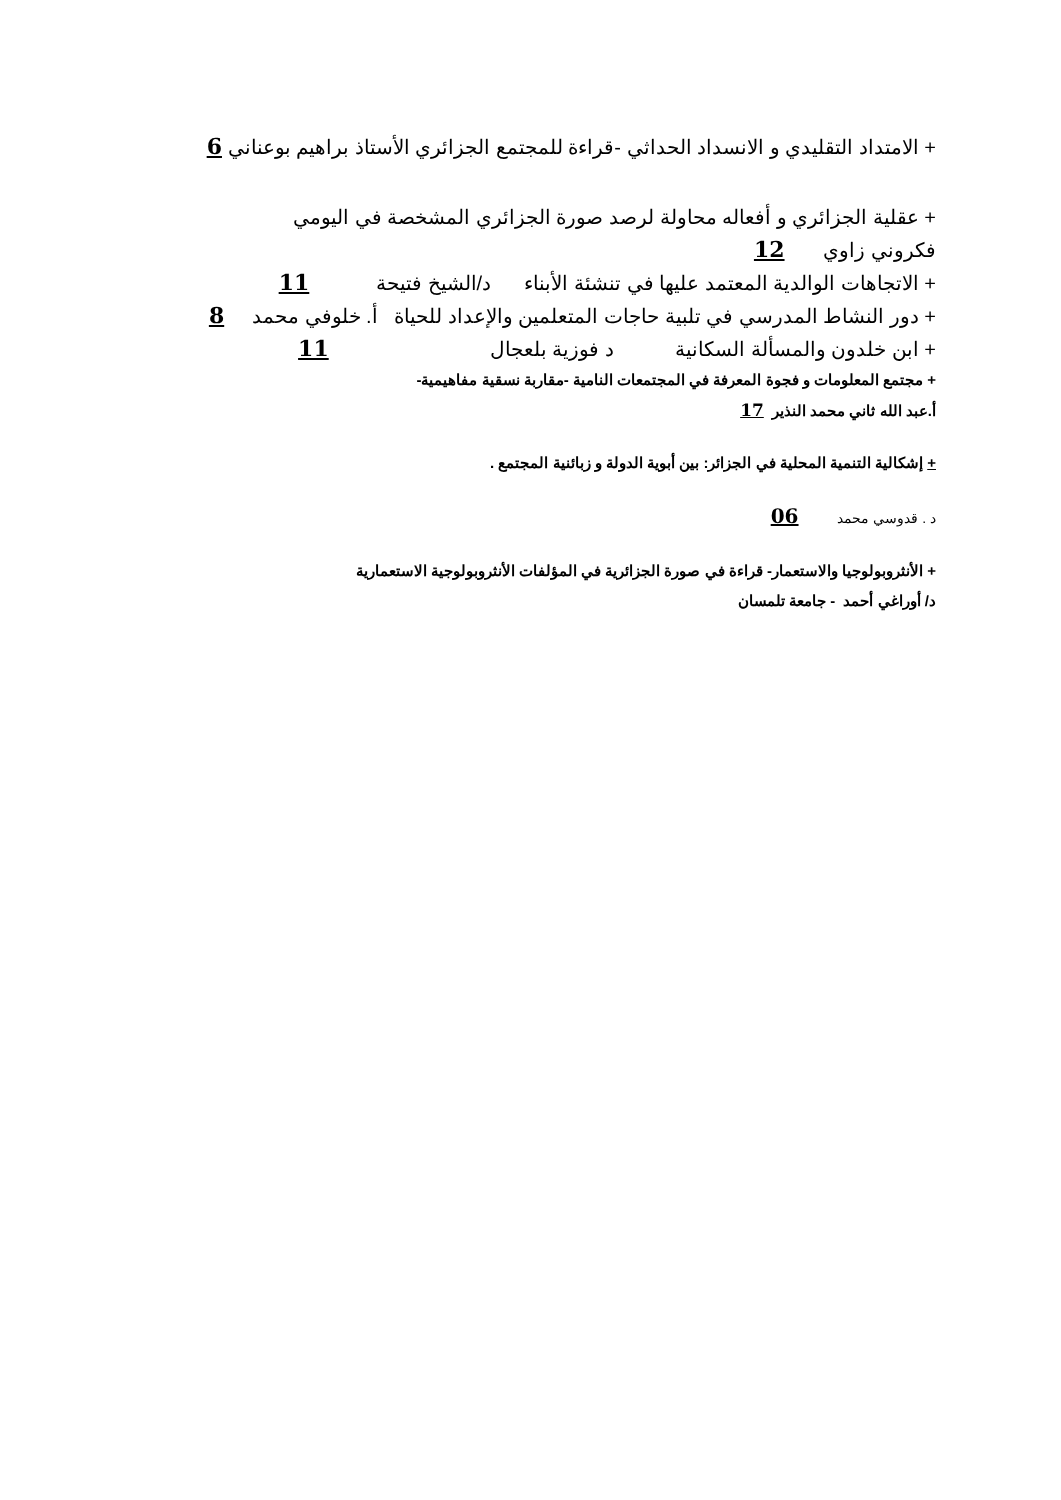+ الامتداد التقليدي و الانسداد الحداثي -قراءة للمجتمع الجزائري الأستاذ براهيم بوعناني 6
+ عقلية الجزائري و أفعاله محاولة لرصد صورة الجزائري المشخصة في اليومي
فكروني زاوي 12
+ الاتجاهات الوالدية المعتمد عليها في تنشئة الأبناء د/الشيخ فتيحة 11
+ دور النشاط المدرسي في تلبية حاجات المتعلمين والإعداد للحياة أ. خلوفي محمد 8
+ ابن خلدون والمسألة السكانية د فوزية بلعجال 11
+ مجتمع المعلومات و فجوة المعرفة في المجتمعات النامية -مقاربة نسقية مفاهيمية-
أ.عبد الله ثاني محمد النذير 17
+ إشكالية التنمية المحلية في الجزائر: بين أبوية الدولة و زبائنية المجتمع .
د . قدوسي محمد 06
+ الأنثروبولوجيا والاستعمار- قراءة في صورة الجزائرية في المؤلفات الأنثروبولوجية الاستعمارية
د/ أوراغي أحمد - جامعة تلمسان